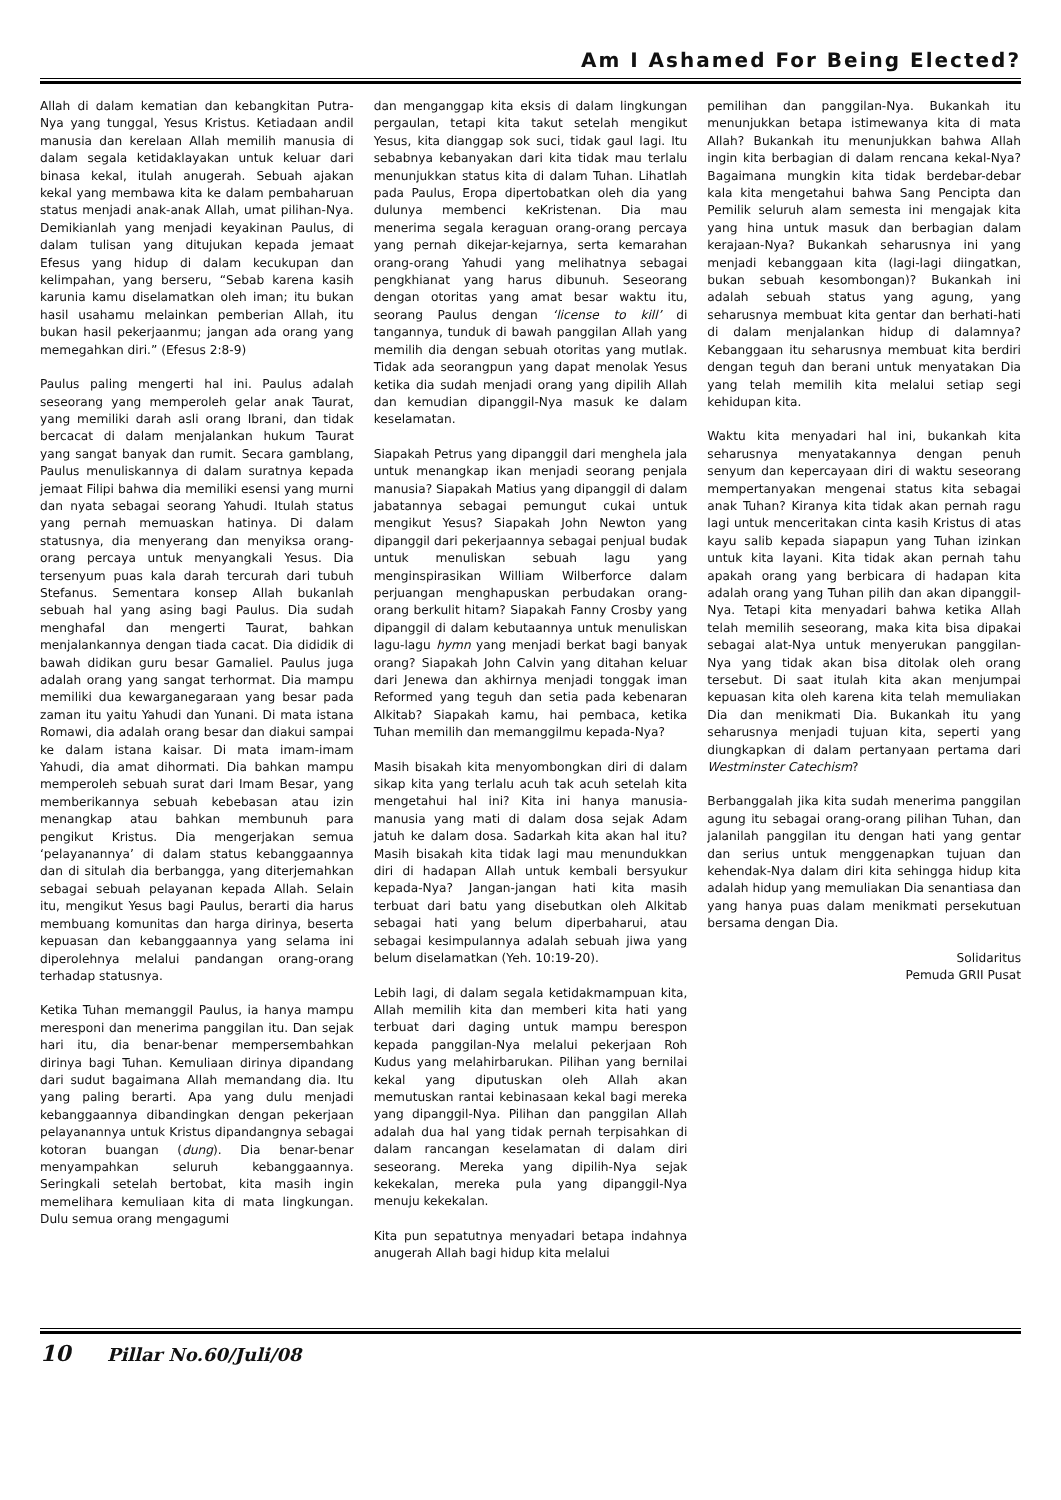Am I Ashamed For Being Elected?
Allah di dalam kematian dan kebangkitan Putra-Nya yang tunggal, Yesus Kristus. Ketiadaan andil manusia dan kerelaan Allah memilih manusia di dalam segala ketidaklayakan untuk keluar dari binasa kekal, itulah anugerah. Sebuah ajakan kekal yang membawa kita ke dalam pembaharuan status menjadi anak-anak Allah, umat pilihan-Nya. Demikianlah yang menjadi keyakinan Paulus, di dalam tulisan yang ditujukan kepada jemaat Efesus yang hidup di dalam kecukupan dan kelimpahan, yang berseru, “Sebab karena kasih karunia kamu diselamatkan oleh iman; itu bukan hasil usahamu melainkan pemberian Allah, itu bukan hasil pekerjaanmu; jangan ada orang yang memegahkan diri.” (Efesus 2:8-9)
Paulus paling mengerti hal ini. Paulus adalah seseorang yang memperoleh gelar anak Taurat, yang memiliki darah asli orang Ibrani, dan tidak bercacat di dalam menjalankan hukum Taurat yang sangat banyak dan rumit. Secara gamblang, Paulus menuliskannya di dalam suratnya kepada jemaat Filipi bahwa dia memiliki esensi yang murni dan nyata sebagai seorang Yahudi. Itulah status yang pernah memuaskan hatinya. Di dalam statusnya, dia menyerang dan menyiksa orang-orang percaya untuk menyangkali Yesus. Dia tersenyum puas kala darah tercurah dari tubuh Stefanus. Sementara konsep Allah bukanlah sebuah hal yang asing bagi Paulus. Dia sudah menghafal dan mengerti Taurat, bahkan menjalankannya dengan tiada cacat. Dia dididik di bawah didikan guru besar Gamaliel. Paulus juga adalah orang yang sangat terhormat. Dia mampu memiliki dua kewarganegaraan yang besar pada zaman itu yaitu Yahudi dan Yunani. Di mata istana Romawi, dia adalah orang besar dan diakui sampai ke dalam istana kaisar. Di mata imam-imam Yahudi, dia amat dihormati. Dia bahkan mampu memperoleh sebuah surat dari Imam Besar, yang memberikannya sebuah kebebasan atau izin menangkap atau bahkan membunuh para pengikut Kristus. Dia mengerjakan semua ‘pelayanannya’ di dalam status kebanggaannya dan di situlah dia berbangga, yang diterjemahkan sebagai sebuah pelayanan kepada Allah. Selain itu, mengikut Yesus bagi Paulus, berarti dia harus membuang komunitas dan harga dirinya, beserta kepuasan dan kebanggaannya yang selama ini diperolehnya melalui pandangan orang-orang terhadap statusnya.
Ketika Tuhan memanggil Paulus, ia hanya mampu meresponi dan menerima panggilan itu. Dan sejak hari itu, dia benar-benar mempersembahkan dirinya bagi Tuhan. Kemuliaan dirinya dipandang dari sudut bagaimana Allah memandang dia. Itu yang paling berarti. Apa yang dulu menjadi kebanggaannya dibandingkan dengan pekerjaan pelayanannya untuk Kristus dipandangnya sebagai kotoran buangan (dung). Dia benar-benar menyampahkan seluruh kebanggaannya. Seringkali setelah bertobat, kita masih ingin memelihara kemuliaan kita di mata lingkungan. Dulu semua orang mengagumi
dan menganggap kita eksis di dalam lingkungan pergaulan, tetapi kita takut setelah mengikut Yesus, kita dianggap sok suci, tidak gaul lagi. Itu sebabnya kebanyakan dari kita tidak mau terlalu menunjukkan status kita di dalam Tuhan. Lihatlah pada Paulus, Eropa dipertobatkan oleh dia yang dulunya membenci keKristenan. Dia mau menerima segala keraguan orang-orang percaya yang pernah dikejar-kejarnya, serta kemarahan orang-orang Yahudi yang melihatnya sebagai pengkhianat yang harus dibunuh. Seseorang dengan otoritas yang amat besar waktu itu, seorang Paulus dengan ‘license to kill’ di tangannya, tunduk di bawah panggilan Allah yang memilih dia dengan sebuah otoritas yang mutlak. Tidak ada seorangpun yang dapat menolak Yesus ketika dia sudah menjadi orang yang dipilih Allah dan kemudian dipanggil-Nya masuk ke dalam keselamatan.
Siapakah Petrus yang dipanggil dari menghela jala untuk menangkap ikan menjadi seorang penjala manusia? Siapakah Matius yang dipanggil di dalam jabatannya sebagai pemungut cukai untuk mengikut Yesus? Siapakah John Newton yang dipanggil dari pekerjaannya sebagai penjual budak untuk menuliskan sebuah lagu yang menginspirasikan William Wilberforce dalam perjuangan menghapuskan perbudakan orang-orang berkulit hitam? Siapakah Fanny Crosby yang dipanggil di dalam kebutaannya untuk menuliskan lagu-lagu hymn yang menjadi berkat bagi banyak orang? Siapakah John Calvin yang ditahan keluar dari Jenewa dan akhirnya menjadi tonggak iman Reformed yang teguh dan setia pada kebenaran Alkitab? Siapakah kamu, hai pembaca, ketika Tuhan memilih dan memanggilmu kepada-Nya?
Masih bisakah kita menyombongkan diri di dalam sikap kita yang terlalu acuh tak acuh setelah kita mengetahui hal ini? Kita ini hanya manusia-manusia yang mati di dalam dosa sejak Adam jatuh ke dalam dosa. Sadarkah kita akan hal itu? Masih bisakah kita tidak lagi mau menundukkan diri di hadapan Allah untuk kembali bersyukur kepada-Nya? Jangan-jangan hati kita masih terbuat dari batu yang disebutkan oleh Alkitab sebagai hati yang belum diperbaharui, atau sebagai kesimpulannya adalah sebuah jiwa yang belum diselamatkan (Yeh. 10:19-20).
Lebih lagi, di dalam segala ketidakmampuan kita, Allah memilih kita dan memberi kita hati yang terbuat dari daging untuk mampu berespon kepada panggilan-Nya melalui pekerjaan Roh Kudus yang melahirbarukan. Pilihan yang bernilai kekal yang diputuskan oleh Allah akan memutuskan rantai kebinasaan kekal bagi mereka yang dipanggil-Nya. Pilihan dan panggilan Allah adalah dua hal yang tidak pernah terpisahkan di dalam rancangan keselamatan di dalam diri seseorang. Mereka yang dipilih-Nya sejak kekekalan, mereka pula yang dipanggil-Nya menuju kekekalan.
Kita pun sepatutnya menyadari betapa indahnya anugerah Allah bagi hidup kita melalui
pemilihan dan panggilan-Nya. Bukankah itu menunjukkan betapa istimewanya kita di mata Allah? Bukankah itu menunjukkan bahwa Allah ingin kita berbagian di dalam rencana kekal-Nya? Bagaimana mungkin kita tidak berdebar-debar kala kita mengetahui bahwa Sang Pencipta dan Pemilik seluruh alam semesta ini mengajak kita yang hina untuk masuk dan berbagian dalam kerajaan-Nya? Bukankah seharusnya ini yang menjadi kebanggaan kita (lagi-lagi diingatkan, bukan sebuah kesombongan)? Bukankah ini adalah sebuah status yang agung, yang seharusnya membuat kita gentar dan berhati-hati di dalam menjalankan hidup di dalamnya? Kebanggaan itu seharusnya membuat kita berdiri dengan teguh dan berani untuk menyatakan Dia yang telah memilih kita melalui setiap segi kehidupan kita.
Waktu kita menyadari hal ini, bukankah kita seharusnya menyatakannya dengan penuh senyum dan kepercayaan diri di waktu seseorang mempertanyakan mengenai status kita sebagai anak Tuhan? Kiranya kita tidak akan pernah ragu lagi untuk menceritakan cinta kasih Kristus di atas kayu salib kepada siapapun yang Tuhan izinkan untuk kita layani. Kita tidak akan pernah tahu apakah orang yang berbicara di hadapan kita adalah orang yang Tuhan pilih dan akan dipanggil-Nya. Tetapi kita menyadari bahwa ketika Allah telah memilih seseorang, maka kita bisa dipakai sebagai alat-Nya untuk menyerukan panggilan-Nya yang tidak akan bisa ditolak oleh orang tersebut. Di saat itulah kita akan menjumpai kepuasan kita oleh karena kita telah memuliakan Dia dan menikmati Dia. Bukankah itu yang seharusnya menjadi tujuan kita, seperti yang diungkapkan di dalam pertanyaan pertama dari Westminster Catechism?
Berbanggalah jika kita sudah menerima panggilan agung itu sebagai orang-orang pilihan Tuhan, dan jalanilah panggilan itu dengan hati yang gentar dan serius untuk menggenapkan tujuan dan kehendak-Nya dalam diri kita sehingga hidup kita adalah hidup yang memuliakan Dia senantiasa dan yang hanya puas dalam menikmati persekutuan bersama dengan Dia.
Solidaritus
Pemuda GRII Pusat
10 Pillar No.60/Juli/08